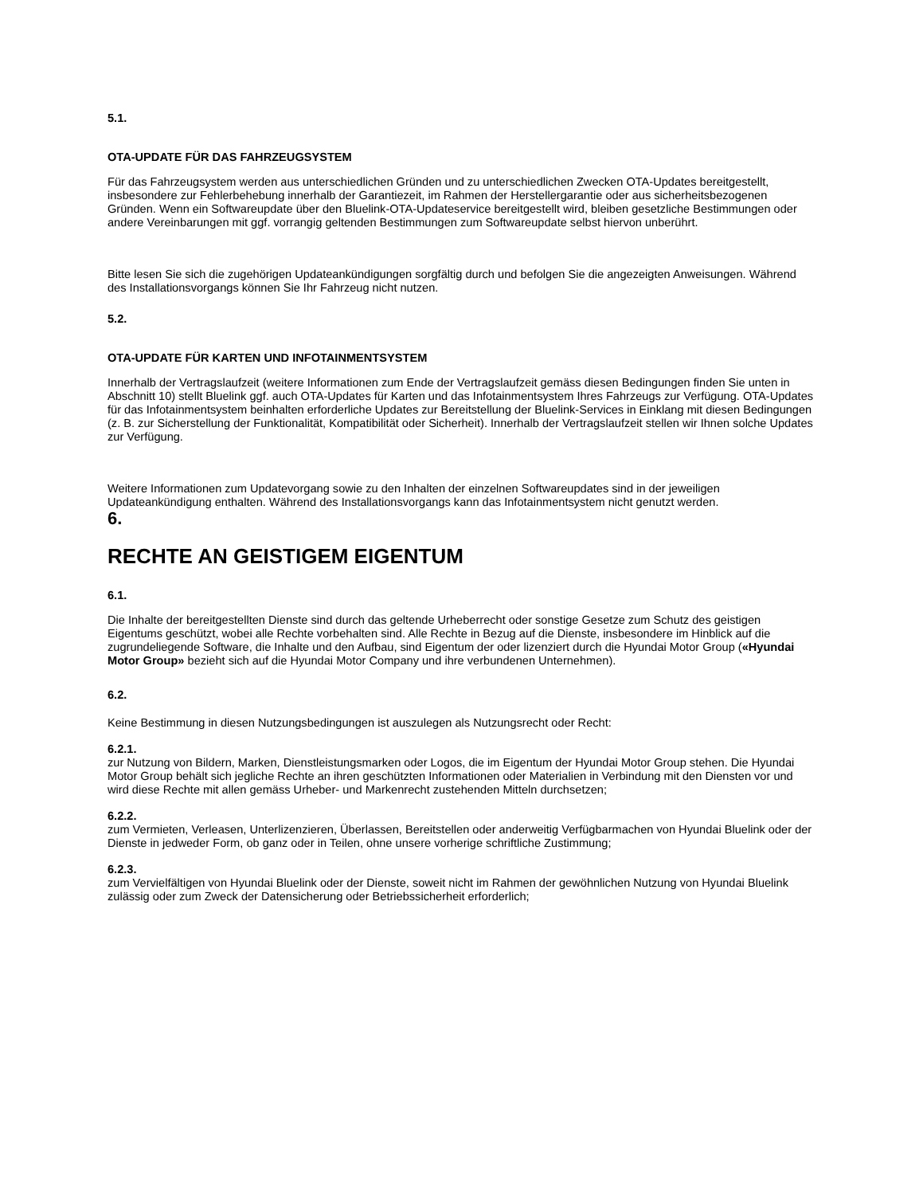5.1.
OTA-UPDATE FÜR DAS FAHRZEUGSYSTEM
Für das Fahrzeugsystem werden aus unterschiedlichen Gründen und zu unterschiedlichen Zwecken OTA-Updates bereitgestellt, insbesondere zur Fehlerbehebung innerhalb der Garantiezeit, im Rahmen der Herstellergarantie oder aus sicherheitsbezogenen Gründen. Wenn ein Softwareupdate über den Bluelink-OTA-Updateservice bereitgestellt wird, bleiben gesetzliche Bestimmungen oder andere Vereinbarungen mit ggf. vorrangig geltenden Bestimmungen zum Softwareupdate selbst hiervon unberührt.
Bitte lesen Sie sich die zugehörigen Updateankündigungen sorgfältig durch und befolgen Sie die angezeigten Anweisungen. Während des Installationsvorgangs können Sie Ihr Fahrzeug nicht nutzen.
5.2.
OTA-UPDATE FÜR KARTEN UND INFOTAINMENTSYSTEM
Innerhalb der Vertragslaufzeit (weitere Informationen zum Ende der Vertragslaufzeit gemäss diesen Bedingungen finden Sie unten in Abschnitt 10) stellt Bluelink ggf. auch OTA-Updates für Karten und das Infotainmentsystem Ihres Fahrzeugs zur Verfügung. OTA-Updates für das Infotainmentsystem beinhalten erforderliche Updates zur Bereitstellung der Bluelink-Services in Einklang mit diesen Bedingungen (z. B. zur Sicherstellung der Funktionalität, Kompatibilität oder Sicherheit). Innerhalb der Vertragslaufzeit stellen wir Ihnen solche Updates zur Verfügung.
Weitere Informationen zum Updatevorgang sowie zu den Inhalten der einzelnen Softwareupdates sind in der jeweiligen Updateankündigung enthalten. Während des Installationsvorgangs kann das Infotainmentsystem nicht genutzt werden.
6.
RECHTE AN GEISTIGEM EIGENTUM
6.1.
Die Inhalte der bereitgestellten Dienste sind durch das geltende Urheberrecht oder sonstige Gesetze zum Schutz des geistigen Eigentums geschützt, wobei alle Rechte vorbehalten sind. Alle Rechte in Bezug auf die Dienste, insbesondere im Hinblick auf die zugrundeliegende Software, die Inhalte und den Aufbau, sind Eigentum der oder lizenziert durch die Hyundai Motor Group («Hyundai Motor Group» bezieht sich auf die Hyundai Motor Company und ihre verbundenen Unternehmen).
6.2.
Keine Bestimmung in diesen Nutzungsbedingungen ist auszulegen als Nutzungsrecht oder Recht:
6.2.1.
zur Nutzung von Bildern, Marken, Dienstleistungsmarken oder Logos, die im Eigentum der Hyundai Motor Group stehen. Die Hyundai Motor Group behält sich jegliche Rechte an ihren geschützten Informationen oder Materialien in Verbindung mit den Diensten vor und wird diese Rechte mit allen gemäss Urheber- und Markenrecht zustehenden Mitteln durchsetzen;
6.2.2.
zum Vermieten, Verleasen, Unterlizenzieren, Überlassen, Bereitstellen oder anderweitig Verfügbarmachen von Hyundai Bluelink oder der Dienste in jedweder Form, ob ganz oder in Teilen, ohne unsere vorherige schriftliche Zustimmung;
6.2.3.
zum Vervielfältigen von Hyundai Bluelink oder der Dienste, soweit nicht im Rahmen der gewöhnlichen Nutzung von Hyundai Bluelink zulässig oder zum Zweck der Datensicherung oder Betriebssicherheit erforderlich;